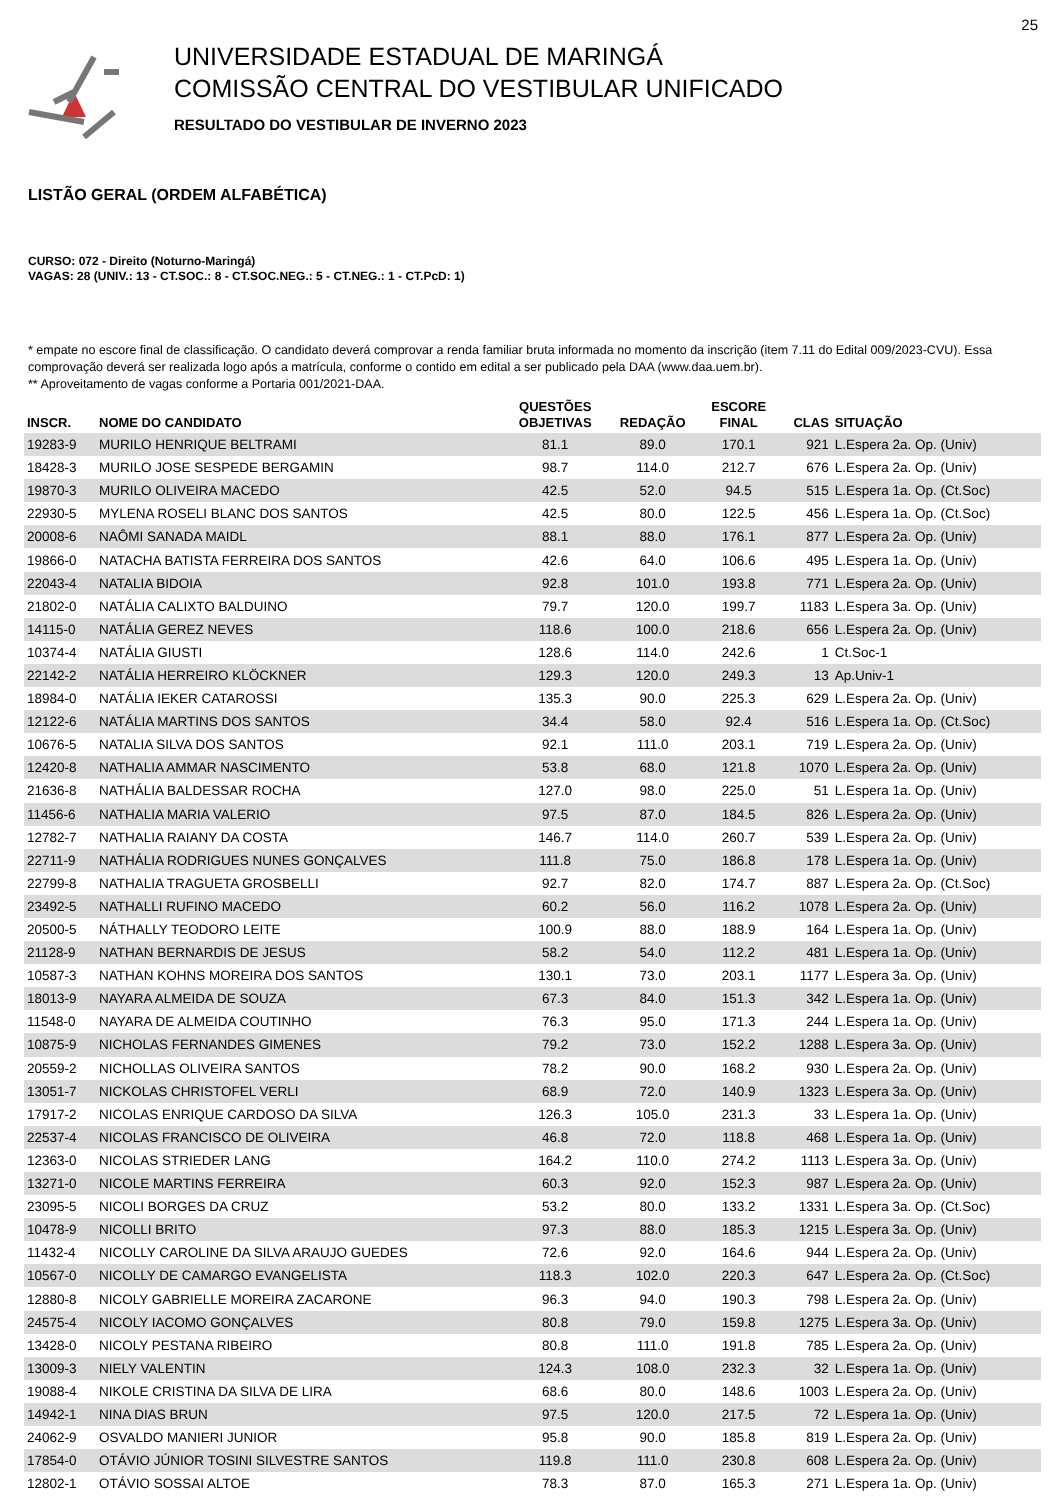25
UNIVERSIDADE ESTADUAL DE MARINGÁ
COMISSÃO CENTRAL DO VESTIBULAR UNIFICADO
RESULTADO DO VESTIBULAR DE INVERNO 2023
LISTÃO GERAL (ORDEM ALFABÉTICA)
CURSO: 072 - Direito (Noturno-Maringá)
VAGAS: 28 (UNIV.: 13 - CT.SOC.: 8 - CT.SOC.NEG.: 5 - CT.NEG.: 1 - CT.PcD: 1)
* empate no escore final de classificação. O candidato deverá comprovar a renda familiar bruta informada no momento da inscrição (item 7.11 do Edital 009/2023-CVU). Essa comprovação deverá ser realizada logo após a matrícula, conforme o contido em edital a ser publicado pela DAA (www.daa.uem.br).
** Aproveitamento de vagas conforme a Portaria 001/2021-DAA.
| INSCR. | NOME DO CANDIDATO | QUESTÕES OBJETIVAS | REDAÇÃO | ESCORE FINAL | CLAS | SITUAÇÃO |
| --- | --- | --- | --- | --- | --- | --- |
| 19283-9 | MURILO HENRIQUE BELTRAMI | 81.1 | 89.0 | 170.1 | 921 | L.Espera 2a. Op. (Univ) |
| 18428-3 | MURILO JOSE SESPEDE BERGAMIN | 98.7 | 114.0 | 212.7 | 676 | L.Espera 2a. Op. (Univ) |
| 19870-3 | MURILO OLIVEIRA MACEDO | 42.5 | 52.0 | 94.5 | 515 | L.Espera 1a. Op. (Ct.Soc) |
| 22930-5 | MYLENA ROSELI BLANC DOS SANTOS | 42.5 | 80.0 | 122.5 | 456 | L.Espera 1a. Op. (Ct.Soc) |
| 20008-6 | NAÔMI SANADA MAIDL | 88.1 | 88.0 | 176.1 | 877 | L.Espera 2a. Op. (Univ) |
| 19866-0 | NATACHA BATISTA FERREIRA DOS SANTOS | 42.6 | 64.0 | 106.6 | 495 | L.Espera 1a. Op. (Univ) |
| 22043-4 | NATALIA BIDOIA | 92.8 | 101.0 | 193.8 | 771 | L.Espera 2a. Op. (Univ) |
| 21802-0 | NATÁLIA CALIXTO BALDUINO | 79.7 | 120.0 | 199.7 | 1183 | L.Espera 3a. Op. (Univ) |
| 14115-0 | NATÁLIA GEREZ NEVES | 118.6 | 100.0 | 218.6 | 656 | L.Espera 2a. Op. (Univ) |
| 10374-4 | NATÁLIA GIUSTI | 128.6 | 114.0 | 242.6 | 1 | Ct.Soc-1 |
| 22142-2 | NATÁLIA HERREIRO KLÖCKNER | 129.3 | 120.0 | 249.3 | 13 | Ap.Univ-1 |
| 18984-0 | NATÁLIA IEKER CATAROSSI | 135.3 | 90.0 | 225.3 | 629 | L.Espera 2a. Op. (Univ) |
| 12122-6 | NATÁLIA MARTINS DOS SANTOS | 34.4 | 58.0 | 92.4 | 516 | L.Espera 1a. Op. (Ct.Soc) |
| 10676-5 | NATALIA SILVA DOS SANTOS | 92.1 | 111.0 | 203.1 | 719 | L.Espera 2a. Op. (Univ) |
| 12420-8 | NATHALIA AMMAR NASCIMENTO | 53.8 | 68.0 | 121.8 | 1070 | L.Espera 2a. Op. (Univ) |
| 21636-8 | NATHÁLIA BALDESSAR ROCHA | 127.0 | 98.0 | 225.0 | 51 | L.Espera 1a. Op. (Univ) |
| 11456-6 | NATHALIA MARIA VALERIO | 97.5 | 87.0 | 184.5 | 826 | L.Espera 2a. Op. (Univ) |
| 12782-7 | NATHALIA RAIANY DA COSTA | 146.7 | 114.0 | 260.7 | 539 | L.Espera 2a. Op. (Univ) |
| 22711-9 | NATHÁLIA RODRIGUES NUNES GONÇALVES | 111.8 | 75.0 | 186.8 | 178 | L.Espera 1a. Op. (Univ) |
| 22799-8 | NATHALIA TRAGUETA GROSBELLI | 92.7 | 82.0 | 174.7 | 887 | L.Espera 2a. Op. (Ct.Soc) |
| 23492-5 | NATHALLI RUFINO MACEDO | 60.2 | 56.0 | 116.2 | 1078 | L.Espera 2a. Op. (Univ) |
| 20500-5 | NÁTHALLY TEODORO LEITE | 100.9 | 88.0 | 188.9 | 164 | L.Espera 1a. Op. (Univ) |
| 21128-9 | NATHAN BERNARDIS DE JESUS | 58.2 | 54.0 | 112.2 | 481 | L.Espera 1a. Op. (Univ) |
| 10587-3 | NATHAN KOHNS MOREIRA DOS SANTOS | 130.1 | 73.0 | 203.1 | 1177 | L.Espera 3a. Op. (Univ) |
| 18013-9 | NAYARA ALMEIDA DE SOUZA | 67.3 | 84.0 | 151.3 | 342 | L.Espera 1a. Op. (Univ) |
| 11548-0 | NAYARA DE ALMEIDA COUTINHO | 76.3 | 95.0 | 171.3 | 244 | L.Espera 1a. Op. (Univ) |
| 10875-9 | NICHOLAS FERNANDES GIMENES | 79.2 | 73.0 | 152.2 | 1288 | L.Espera 3a. Op. (Univ) |
| 20559-2 | NICHOLLAS OLIVEIRA SANTOS | 78.2 | 90.0 | 168.2 | 930 | L.Espera 2a. Op. (Univ) |
| 13051-7 | NICKOLAS CHRISTOFEL VERLI | 68.9 | 72.0 | 140.9 | 1323 | L.Espera 3a. Op. (Univ) |
| 17917-2 | NICOLAS ENRIQUE CARDOSO DA SILVA | 126.3 | 105.0 | 231.3 | 33 | L.Espera 1a. Op. (Univ) |
| 22537-4 | NICOLAS FRANCISCO DE OLIVEIRA | 46.8 | 72.0 | 118.8 | 468 | L.Espera 1a. Op. (Univ) |
| 12363-0 | NICOLAS STRIEDER LANG | 164.2 | 110.0 | 274.2 | 1113 | L.Espera 3a. Op. (Univ) |
| 13271-0 | NICOLE MARTINS FERREIRA | 60.3 | 92.0 | 152.3 | 987 | L.Espera 2a. Op. (Univ) |
| 23095-5 | NICOLI BORGES DA CRUZ | 53.2 | 80.0 | 133.2 | 1331 | L.Espera 3a. Op. (Ct.Soc) |
| 10478-9 | NICOLLI BRITO | 97.3 | 88.0 | 185.3 | 1215 | L.Espera 3a. Op. (Univ) |
| 11432-4 | NICOLLY CAROLINE DA SILVA ARAUJO GUEDES | 72.6 | 92.0 | 164.6 | 944 | L.Espera 2a. Op. (Univ) |
| 10567-0 | NICOLLY DE CAMARGO EVANGELISTA | 118.3 | 102.0 | 220.3 | 647 | L.Espera 2a. Op. (Ct.Soc) |
| 12880-8 | NICOLY GABRIELLE MOREIRA ZACARONE | 96.3 | 94.0 | 190.3 | 798 | L.Espera 2a. Op. (Univ) |
| 24575-4 | NICOLY IACOMO GONÇALVES | 80.8 | 79.0 | 159.8 | 1275 | L.Espera 3a. Op. (Univ) |
| 13428-0 | NICOLY PESTANA RIBEIRO | 80.8 | 111.0 | 191.8 | 785 | L.Espera 2a. Op. (Univ) |
| 13009-3 | NIELY VALENTIN | 124.3 | 108.0 | 232.3 | 32 | L.Espera 1a. Op. (Univ) |
| 19088-4 | NIKOLE CRISTINA DA SILVA DE LIRA | 68.6 | 80.0 | 148.6 | 1003 | L.Espera 2a. Op. (Univ) |
| 14942-1 | NINA DIAS BRUN | 97.5 | 120.0 | 217.5 | 72 | L.Espera 1a. Op. (Univ) |
| 24062-9 | OSVALDO MANIERI JUNIOR | 95.8 | 90.0 | 185.8 | 819 | L.Espera 2a. Op. (Univ) |
| 17854-0 | OTÁVIO JÚNIOR TOSINI SILVESTRE SANTOS | 119.8 | 111.0 | 230.8 | 608 | L.Espera 2a. Op. (Univ) |
| 12802-1 | OTÁVIO SOSSAI ALTOE | 78.3 | 87.0 | 165.3 | 271 | L.Espera 1a. Op. (Univ) |